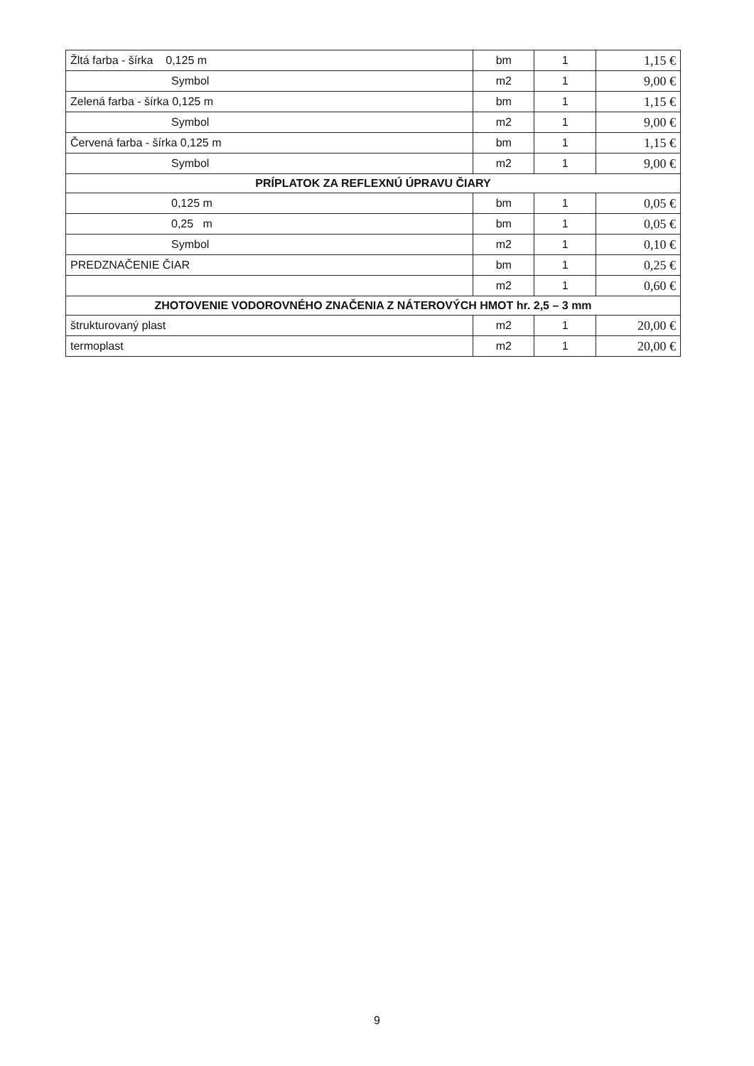| Žltá farba - šírka 0,125 m | bm | 1 | 1,15 € |
| Symbol | m2 | 1 | 9,00 € |
| Zelená farba - šírka 0,125 m | bm | 1 | 1,15 € |
| Symbol | m2 | 1 | 9,00 € |
| Červená farba - šírka 0,125 m | bm | 1 | 1,15 € |
| Symbol | m2 | 1 | 9,00 € |
| PRÍPLATOK ZA REFLEXNÚ ÚPRAVU ČIARY | | | |
| 0,125 m | bm | 1 | 0,05 € |
| 0,25 m | bm | 1 | 0,05 € |
| Symbol | m2 | 1 | 0,10 € |
| PREDZNAČENIE ČIAR | bm | 1 | 0,25 € |
| | m2 | 1 | 0,60 € |
| ZHOTOVENIE VODOROVNÉHO ZNAČENIA Z NÁTEROVÝCH HMOT hr. 2,5 – 3 mm | | | |
| štrukturovaný plast | m2 | 1 | 20,00 € |
| termoplast | m2 | 1 | 20,00 € |
9